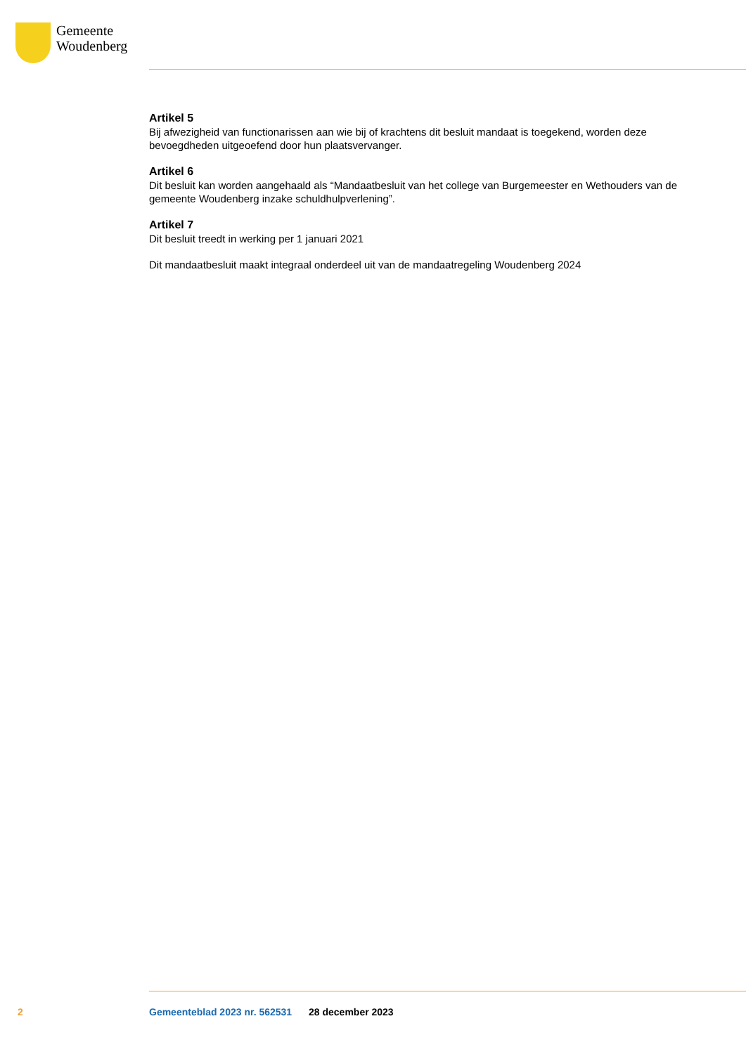Gemeente
Woudenberg
Artikel 5
Bij afwezigheid van functionarissen aan wie bij of krachtens dit besluit mandaat is toegekend, worden deze bevoegdheden uitgeoefend door hun plaatsvervanger.
Artikel 6
Dit besluit kan worden aangehaald als “Mandaatbesluit van het college van Burgemeester en Wethouders van de gemeente Woudenberg inzake schuldhulpverlening”.
Artikel 7
Dit besluit treedt in werking per 1 januari 2021
Dit mandaatbesluit maakt integraal onderdeel uit van de mandaatregeling Woudenberg 2024
2 Gemeenteblad 2023 nr. 562531 28 december 2023